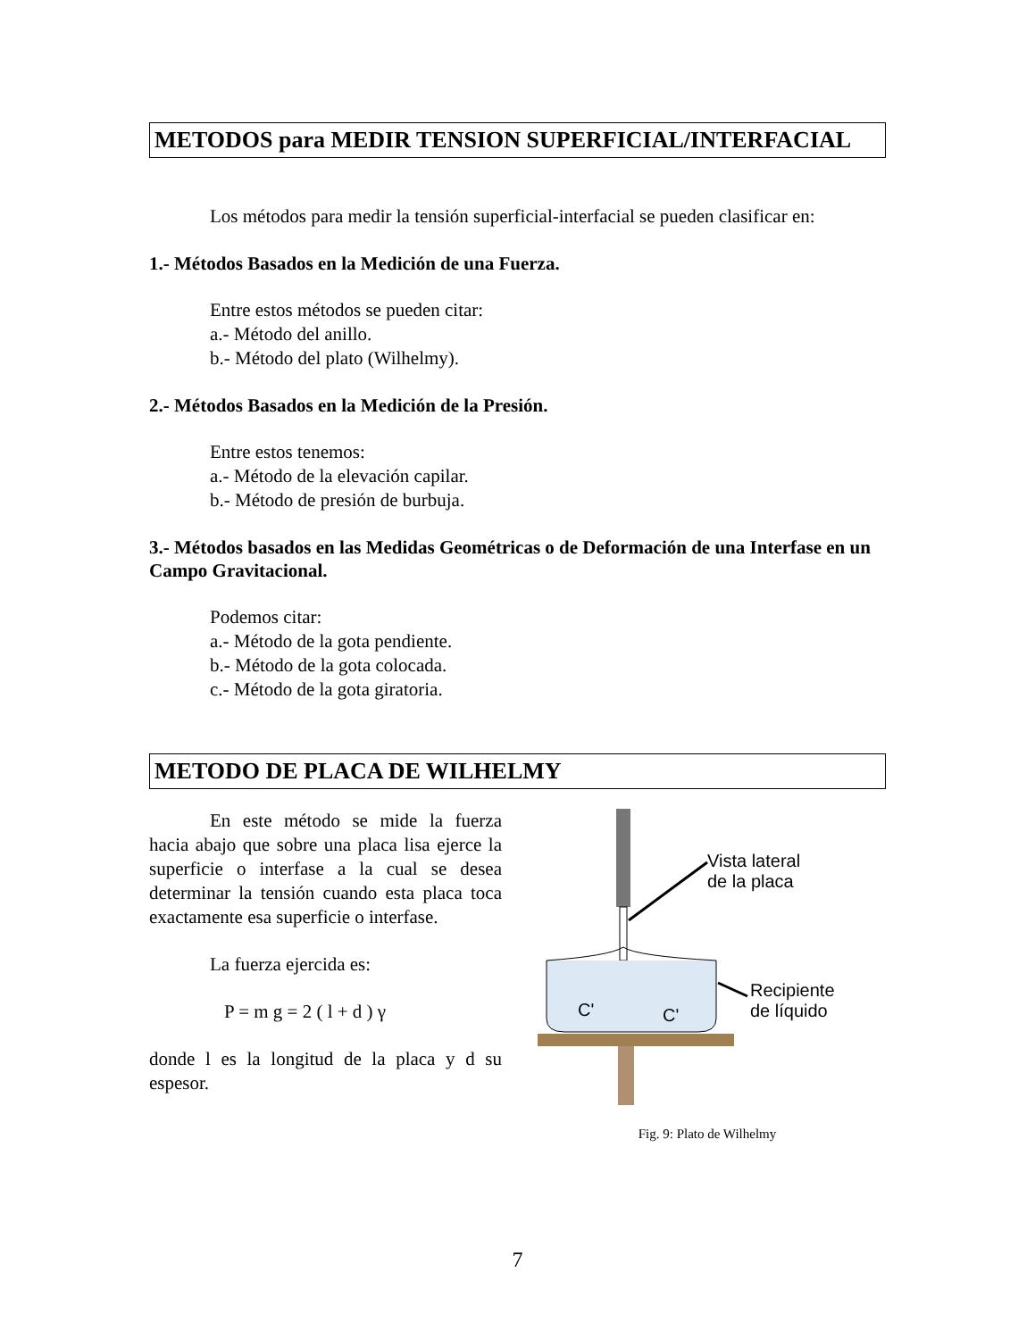METODOS para MEDIR TENSION SUPERFICIAL/INTERFACIAL
Los métodos para medir la tensión superficial-interfacial se pueden clasificar en:
1.- Métodos Basados en la Medición de una Fuerza.
Entre estos métodos se pueden citar:
a.- Método del anillo.
b.- Método del plato (Wilhelmy).
2.- Métodos Basados en la Medición de la Presión.
Entre estos tenemos:
a.- Método de la elevación capilar.
b.- Método de presión de burbuja.
3.- Métodos basados en las Medidas Geométricas o de Deformación de una Interfase en un Campo Gravitacional.
Podemos citar:
a.- Método de la gota pendiente.
b.- Método de la gota colocada.
c.- Método de la gota giratoria.
METODO DE PLACA DE WILHELMY
En este método se mide la fuerza hacia abajo que sobre una placa lisa ejerce la superficie o interfase a la cual se desea determinar la tensión cuando esta placa toca exactamente esa superficie o interfase.
La fuerza ejercida es:
P = m g = 2 ( l + d ) γ
donde l es la longitud de la placa y d su espesor.
Vista lateral
de la placa
Recipiente
de líquido
C'
C'
Fig. 9: Plato de Wilhelmy
7